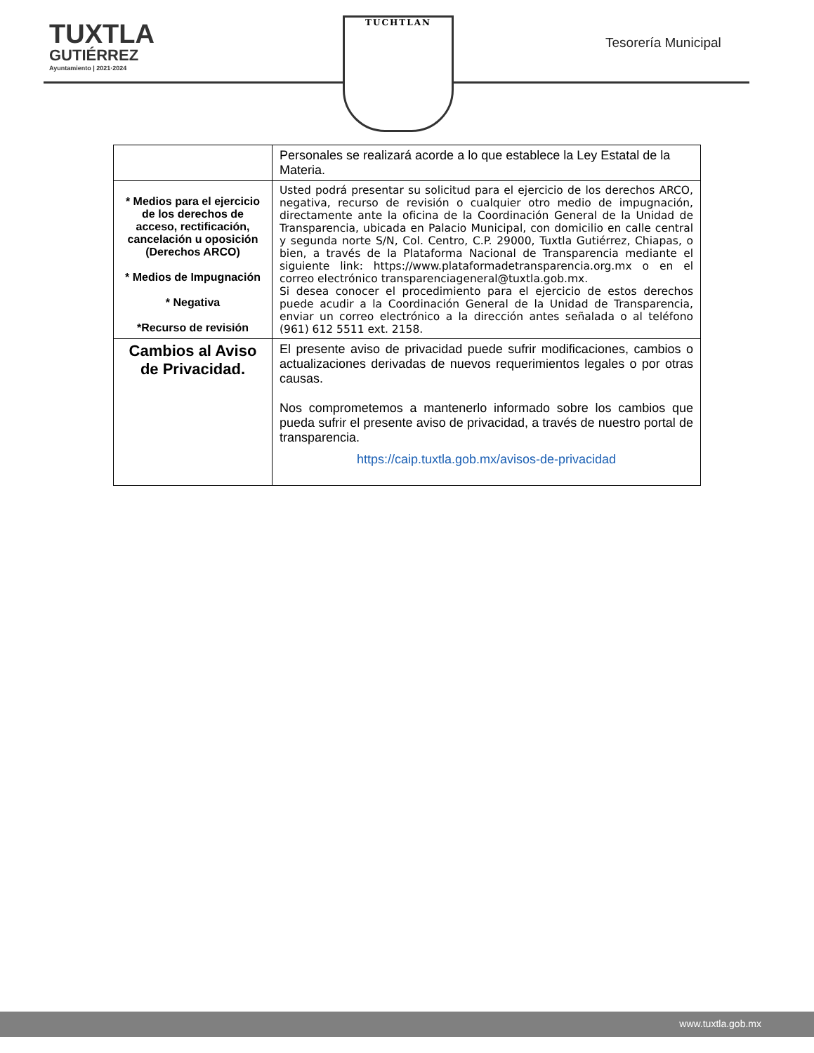TUXTLA
GUTIÉRREZ
Ayuntamiento | 2021·2024
TUCHTLAN
Tesorería Municipal
| | Personales se realizará acorde a lo que establece la Ley Estatal de la Materia. |
| * Medios para el ejercicio de los derechos de acceso, rectificación, cancelación u oposición (Derechos ARCO) * Medios de Impugnación * Negativa *Recurso de revisión | Usted podrá presentar su solicitud para el ejercicio de los derechos ARCO, negativa, recurso de revisión o cualquier otro medio de impugnación, directamente ante la oficina de la Coordinación General de la Unidad de Transparencia, ubicada en Palacio Municipal, con domicilio en calle central y segunda norte S/N, Col. Centro, C.P. 29000, Tuxtla Gutiérrez, Chiapas, o bien, a través de la Plataforma Nacional de Transparencia mediante el siguiente link: https://www.plataformadetransparencia.org.mx o en el correo electrónico transparenciageneral@tuxtla.gob.mx. Si desea conocer el procedimiento para el ejercicio de estos derechos puede acudir a la Coordinación General de la Unidad de Transparencia, enviar un correo electrónico a la dirección antes señalada o al teléfono (961) 612 5511 ext. 2158. |
| Cambios al Aviso de Privacidad. | El presente aviso de privacidad puede sufrir modificaciones, cambios o actualizaciones derivadas de nuevos requerimientos legales o por otras causas. Nos comprometemos a mantenerlo informado sobre los cambios que pueda sufrir el presente aviso de privacidad, a través de nuestro portal de transparencia. https://caip.tuxtla.gob.mx/avisos-de-privacidad |
www.tuxtla.gob.mx